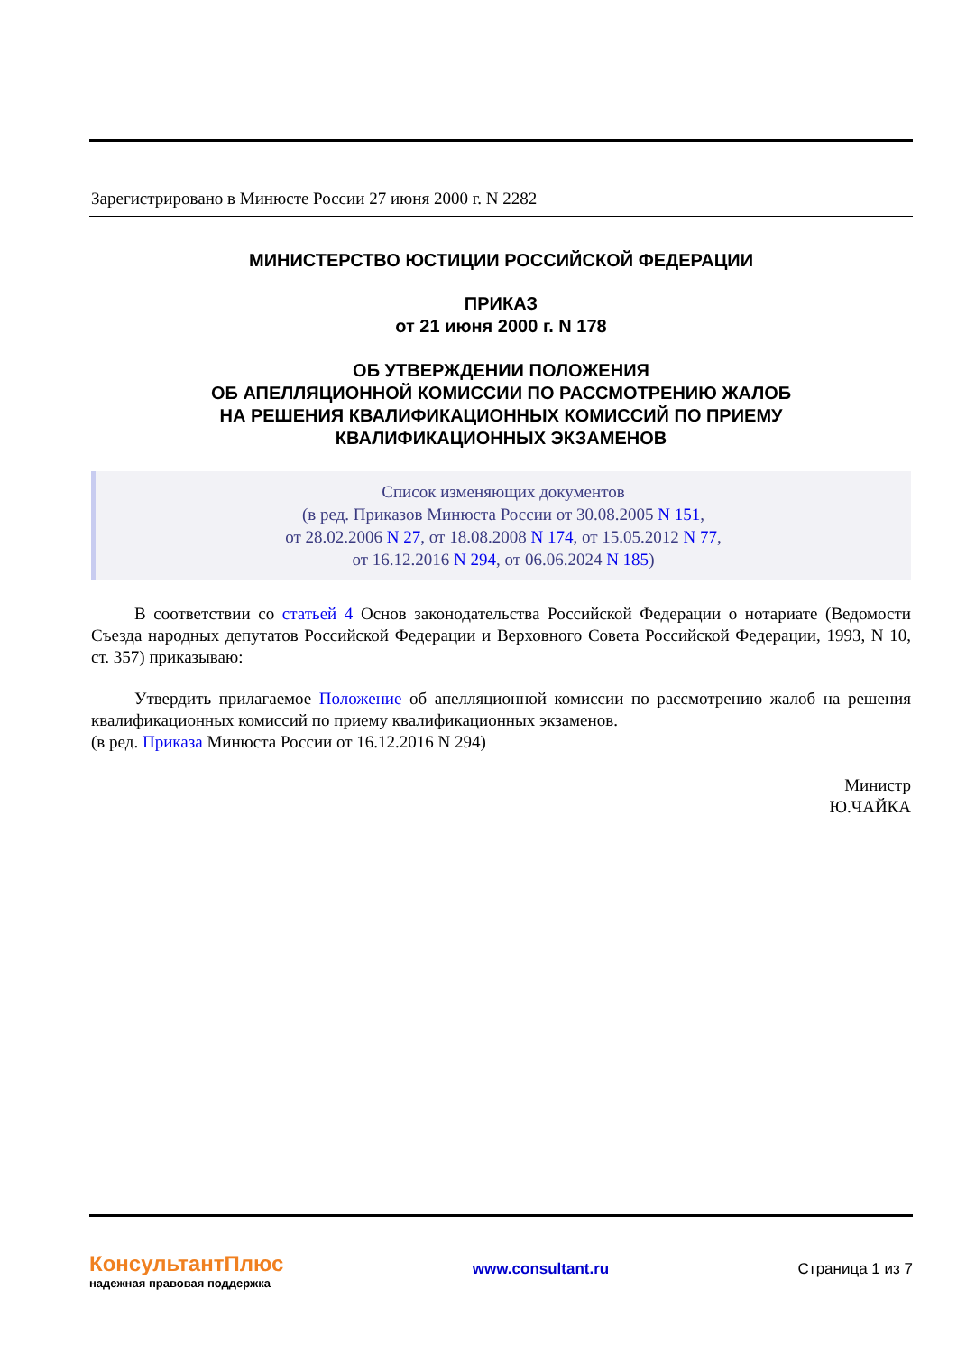Зарегистрировано в Минюсте России 27 июня 2000 г. N 2282
МИНИСТЕРСТВО ЮСТИЦИИ РОССИЙСКОЙ ФЕДЕРАЦИИ
ПРИКАЗ
от 21 июня 2000 г. N 178
ОБ УТВЕРЖДЕНИИ ПОЛОЖЕНИЯ
ОБ АПЕЛЛЯЦИОННОЙ КОМИССИИ ПО РАССМОТРЕНИЮ ЖАЛОБ
НА РЕШЕНИЯ КВАЛИФИКАЦИОННЫХ КОМИССИЙ ПО ПРИЕМУ
КВАЛИФИКАЦИОННЫХ ЭКЗАМЕНОВ
Список изменяющих документов
(в ред. Приказов Минюста России от 30.08.2005 N 151,
от 28.02.2006 N 27, от 18.08.2008 N 174, от 15.05.2012 N 77,
от 16.12.2016 N 294, от 06.06.2024 N 185)
В соответствии со статьей 4 Основ законодательства Российской Федерации о нотариате (Ведомости Съезда народных депутатов Российской Федерации и Верховного Совета Российской Федерации, 1993, N 10, ст. 357) приказываю:
Утвердить прилагаемое Положение об апелляционной комиссии по рассмотрению жалоб на решения квалификационных комиссий по приему квалификационных экзаменов.
(в ред. Приказа Минюста России от 16.12.2016 N 294)
Министр
Ю.ЧАЙКА
КонсультантПлюс
надежная правовая поддержка
www.consultant.ru Страница 1 из 7